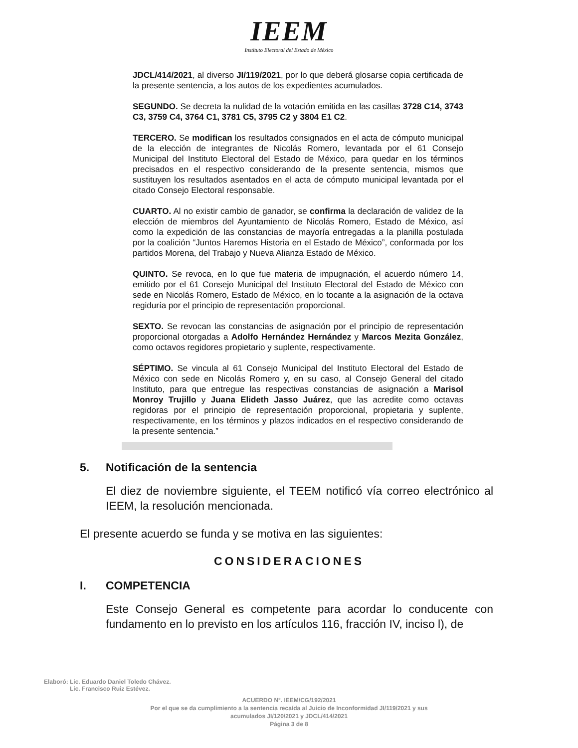IEEM
Instituto Electoral del Estado de México
JDCL/414/2021, al diverso JI/119/2021, por lo que deberá glosarse copia certificada de la presente sentencia, a los autos de los expedientes acumulados.
SEGUNDO. Se decreta la nulidad de la votación emitida en las casillas 3728 C14, 3743 C3, 3759 C4, 3764 C1, 3781 C5, 3795 C2 y 3804 E1 C2.
TERCERO. Se modifican los resultados consignados en el acta de cómputo municipal de la elección de integrantes de Nicolás Romero, levantada por el 61 Consejo Municipal del Instituto Electoral del Estado de México, para quedar en los términos precisados en el respectivo considerando de la presente sentencia, mismos que sustituyen los resultados asentados en el acta de cómputo municipal levantada por el citado Consejo Electoral responsable.
CUARTO. Al no existir cambio de ganador, se confirma la declaración de validez de la elección de miembros del Ayuntamiento de Nicolás Romero, Estado de México, así como la expedición de las constancias de mayoría entregadas a la planilla postulada por la coalición “Juntos Haremos Historia en el Estado de México”, conformada por los partidos Morena, del Trabajo y Nueva Alianza Estado de México.
QUINTO. Se revoca, en lo que fue materia de impugnación, el acuerdo número 14, emitido por el 61 Consejo Municipal del Instituto Electoral del Estado de México con sede en Nicolás Romero, Estado de México, en lo tocante a la asignación de la octava regiduría por el principio de representación proporcional.
SEXTO. Se revocan las constancias de asignación por el principio de representación proporcional otorgadas a Adolfo Hernández Hernández y Marcos Mezita González, como octavos regidores propietario y suplente, respectivamente.
SÉPTIMO. Se vincula al 61 Consejo Municipal del Instituto Electoral del Estado de México con sede en Nicolás Romero y, en su caso, al Consejo General del citado Instituto, para que entregue las respectivas constancias de asignación a Marisol Monroy Trujillo y Juana Elideth Jasso Juárez, que las acredite como octavas regidoras por el principio de representación proporcional, propietaria y suplente, respectivamente, en los términos y plazos indicados en el respectivo considerando de la presente sentencia.”
5. Notificación de la sentencia
El diez de noviembre siguiente, el TEEM notificó vía correo electrónico al IEEM, la resolución mencionada.
El presente acuerdo se funda y se motiva en las siguientes:
CONSIDERACIONES
I. COMPETENCIA
Este Consejo General es competente para acordar lo conducente con fundamento en lo previsto en los artículos 116, fracción IV, inciso l), de
Elaboró: Lic. Eduardo Daniel Toledo Chávez.
Lic. Francisco Ruiz Estévez.
ACUERDO N°. IEEM/CG/192/2021
Por el que se da cumplimiento a la sentencia recaída al Juicio de Inconformidad JI/119/2021 y sus
acumulados JI/120/2021 y JDCL/414/2021
Página 3 de 8